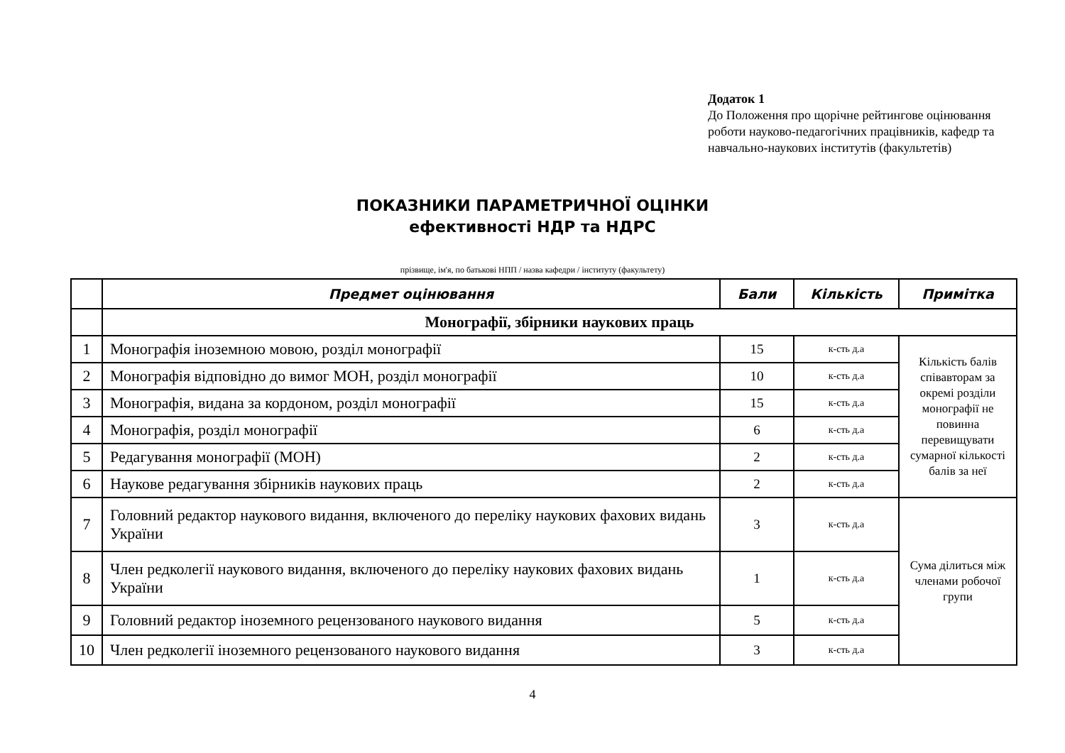Додаток 1
До Положення про щорічне рейтингове оцінювання роботи науково-педагогічних працівників, кафедр та навчально-наукових інститутів (факультетів)
ПОКАЗНИКИ ПАРАМЕТРИЧНОЇ ОЦІНКИ
ефективності НДР та НДРС
прізвище, ім'я, по батькові НПП / назва кафедри / інституту (факультету)
| | Предмет оцінювання | Бали | Кількість | Примітка |
| --- | --- | --- | --- | --- |
| | Монографії, збірники наукових праць | | | |
| 1 | Монографія іноземною мовою, розділ монографії | 15 | к-сть д.а | Кількість балів співавторам за окремі розділи монографії не повинна перевищувати сумарної кількості балів за неї |
| 2 | Монографія відповідно до вимог МОН, розділ монографії | 10 | к-сть д.а | |
| 3 | Монографія, видана за кордоном, розділ монографії | 15 | к-сть д.а | |
| 4 | Монографія, розділ монографії | 6 | к-сть д.а | |
| 5 | Редагування монографії (МОН) | 2 | к-сть д.а | |
| 6 | Наукове редагування збірників наукових праць | 2 | к-сть д.а | |
| 7 | Головний редактор наукового видання, включеного до переліку наукових фахових видань України | 3 | к-сть д.а | Сума ділиться між членами робочої групи |
| 8 | Член редколегії наукового видання, включеного до переліку наукових фахових видань України | 1 | к-сть д.а | |
| 9 | Головний редактор іноземного рецензованого наукового видання | 5 | к-сть д.а | |
| 10 | Член редколегії іноземного рецензованого наукового видання | 3 | к-сть д.а | |
4